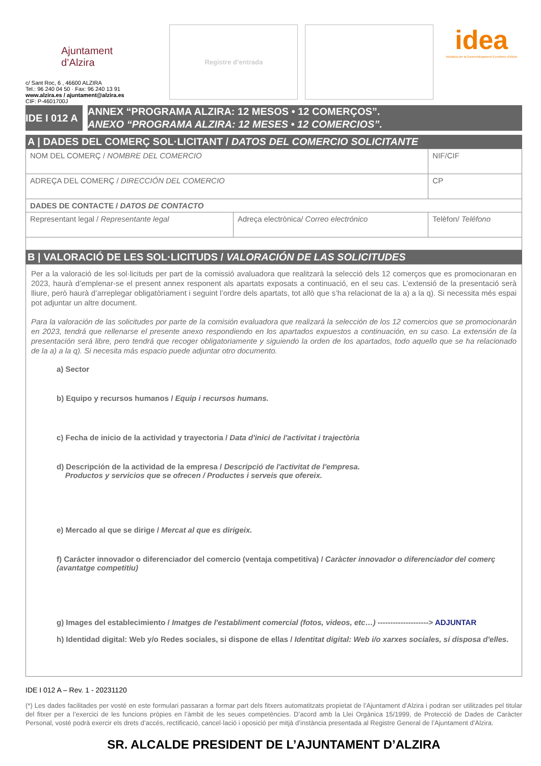Ajuntament d’Alzira
c/ Sant Roc, 6 , 46600 ALZIRA
Tel.: 96 240 04 50 · Fax: 96 240 13 91
www.alzira.es / ajuntament@alzira.es
CIF: P-4601700J
Registre d’entrada
idea
Iniciativa per al Desenvolupament Econòmic d'Alzira
IDE I 012 A
ANNEX “PROGRAMA ALZIRA: 12 MESOS • 12 COMERÇOS”.
ANEXO “PROGRAMA ALZIRA: 12 MESES • 12 COMERCIOS”.
A | DADES DEL COMERÇ SOL·LICITANT / DATOS DEL COMERCIO SOLICITANTE
| NOM DEL COMERÇ / NOMBRE DEL COMERCIO | | NIF/CIF |
| ADREÇA DEL COMERÇ / DIRECCIÓN DEL COMERCIO | | CP |
| DADES DE CONTACTE / DATOS DE CONTACTO | | |
| Representant legal / Representante legal | Adreça electrònica/ Correo electrónico | Telèfon/ Teléfono |
B | VALORACIÓ DE LES SOL·LICITUDS / VALORACIÓN DE LAS SOLICITUDES
Per a la valoració de les sol·licituds per part de la comissió avaluadora que realitzarà la selecció dels 12 comerços que es promocionaran en 2023, haurà d’emplenar-se el present annex responent als apartats exposats a continuació, en el seu cas. L’extensió de la presentació serà lliure, però haurà d’arreplegar obligatòriament i seguint l’ordre dels apartats, tot allò que s’ha relacionat de la a) a la q). Si necessita més espai pot adjuntar un altre document.
Para la valoración de las solicitudes por parte de la comisión evaluadora que realizará la selección de los 12 comercios que se promocionarán en 2023, tendrá que rellenarse el presente anexo respondiendo en los apartados expuestos a continuación, en su caso. La extensión de la presentación será libre, pero tendrá que recoger obligatoriamente y siguiendo la orden de los apartados, todo aquello que se ha relacionado de la a) a la q). Si necesita más espacio puede adjuntar otro documento.
a) Sector
b) Equipo y recursos humanos / Equip i recursos humans.
c) Fecha de inicio de la actividad y trayectoria / Data d'inici de l'activitat i trajectòria
d) Descripción de la actividad de la empresa / Descripció de l'activitat de l'empresa.
Productos y servicios que se ofrecen / Productes i serveis que ofereix.
e) Mercado al que se dirige / Mercat al que es dirigeix.
f) Carácter innovador o diferenciador del comercio (ventaja competitiva) / Caràcter innovador o diferenciador del comerç (avantatge competitiu)
g) Images del establecimiento / Imatges de l'establiment comercial (fotos, videos, etc…) --------------------> ADJUNTAR
h) Identidad digital: Web y/o Redes sociales, si dispone de ellas / Identitat digital: Web i/o xarxes sociales, si disposa d'elles.
IDE I 012 A – Rev. 1 - 20231120
(*) Les dades facilitades per vosté en este formulari passaran a formar part dels fitxers automatitzats propietat de l’Ajuntament d’Alzira i podran ser utilitzades pel titular del fitxer per a l’exercici de les funcions pròpies en l’àmbit de les seues competències. D’acord amb la Llei Orgànica 15/1999, de Protecció de Dades de Caràcter Personal, vosté podrà exercir els drets d’accés, rectificació, cancel·lació i oposició per mitjà d’instància presentada al Registre General de l’Ajuntament d’Alzira.
SR. ALCALDE PRESIDENT DE L’AJUNTAMENT D’ALZIRA